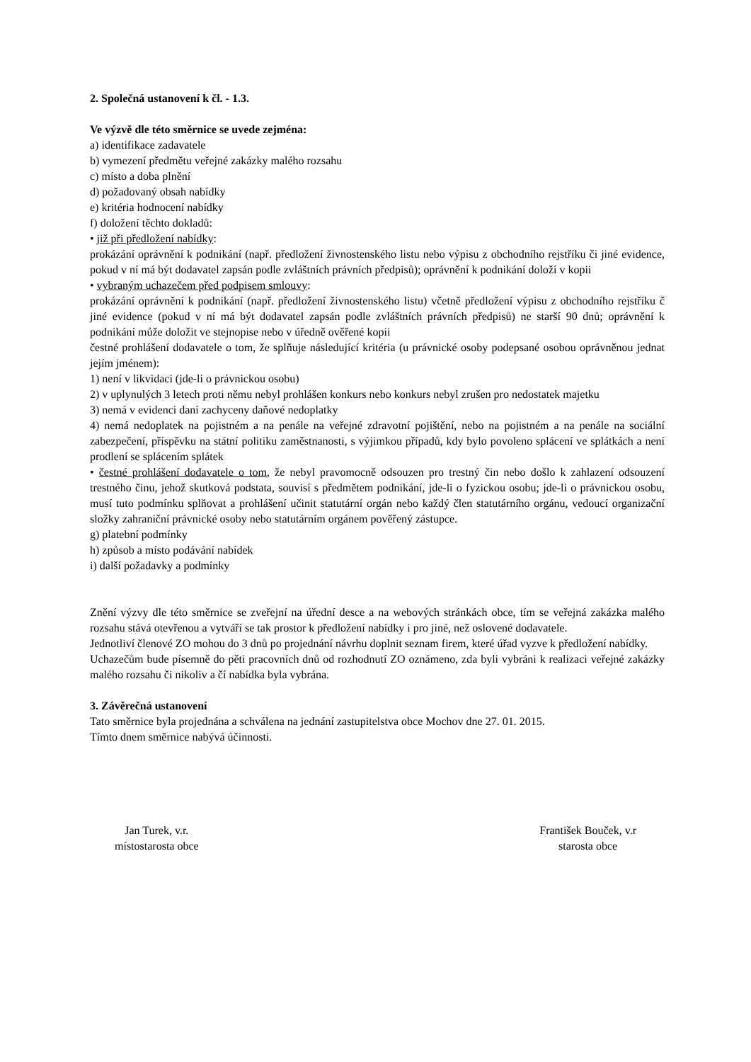2. Společná ustanovení k čl. - 1.3.
Ve výzvě dle této směrnice se uvede zejména:
a) identifikace zadavatele
b) vymezení předmětu veřejné zakázky malého rozsahu
c) místo a doba plnění
d) požadovaný obsah nabídky
e) kritéria hodnocení nabídky
f) doložení těchto dokladů:
• již při předložení nabídky:
prokázání oprávnění k podnikání (např. předložení živnostenského listu nebo výpisu z obchodního rejstříku či jiné evidence, pokud v ní má být dodavatel zapsán podle zvláštních právních předpisů); oprávnění k podnikání doloží v kopii
• vybraným uchazečem před podpisem smlouvy:
prokázání oprávnění k podnikání (např. předložení živnostenského listu) včetně předložení výpisu z obchodního rejstříku č jiné evidence (pokud v ní má být dodavatel zapsán podle zvláštních právních předpisů) ne starší 90 dnů; oprávnění k podnikání může doložit ve stejnopise nebo v úředně ověřené kopii
čestné prohlášení dodavatele o tom, že splňuje následující kritéria (u právnické osoby podepsané osobou oprávněnou jednat jejím jménem):
1) není v likvidaci (jde-li o právnickou osobu)
2) v uplynulých 3 letech proti němu nebyl prohlášen konkurs nebo konkurs nebyl zrušen pro nedostatek majetku
3) nemá v evidenci daní zachyceny daňové nedoplatky
4) nemá nedoplatek na pojistném a na penále na veřejné zdravotní pojištění, nebo na pojistném a na penále na sociální zabezpečení, příspěvku na státní politiku zaměstnanosti, s výjimkou případů, kdy bylo povoleno splácení ve splátkách a není prodlení se splácením splátek
• čestné prohlášení dodavatele o tom, že nebyl pravomocně odsouzen pro trestný čin nebo došlo k zahlazení odsouzení trestného činu, jehož skutková podstata, souvisí s předmětem podnikání, jde-li o fyzickou osobu; jde-li o právnickou osobu, musí tuto podmínku splňovat a prohlášení učinit statutární orgán nebo každý člen statutárního orgánu, vedoucí organizační složky zahraniční právnické osoby nebo statutárním orgánem pověřený zástupce.
g) platební podmínky
h) způsob a místo podávání nabídek
i) další požadavky a podmínky
Znění výzvy dle této směrnice se zveřejní na úřední desce a na webových stránkách obce, tím se veřejná zakázka malého rozsahu stává otevřenou a vytváří se tak prostor k předložení nabídky i pro jiné, než oslovené dodavatele.
Jednotliví členové ZO mohou do 3 dnů po projednání návrhu doplnit seznam firem, které úřad vyzve k předložení nabídky.
Uchazečům bude písemně do pěti pracovních dnů od rozhodnutí ZO oznámeno, zda byli vybráni k realizaci veřejné zakázky malého rozsahu či nikoliv a čí nabídka byla vybrána.
3. Závěrečná ustanovení
Tato směrnice byla projednána a schválena na jednání zastupitelstva obce Mochov dne 27. 01. 2015.
Tímto dnem směrnice nabývá účinnosti.
Jan Turek, v.r.
místostarosta obce
František Bouček, v.r
starosta obce